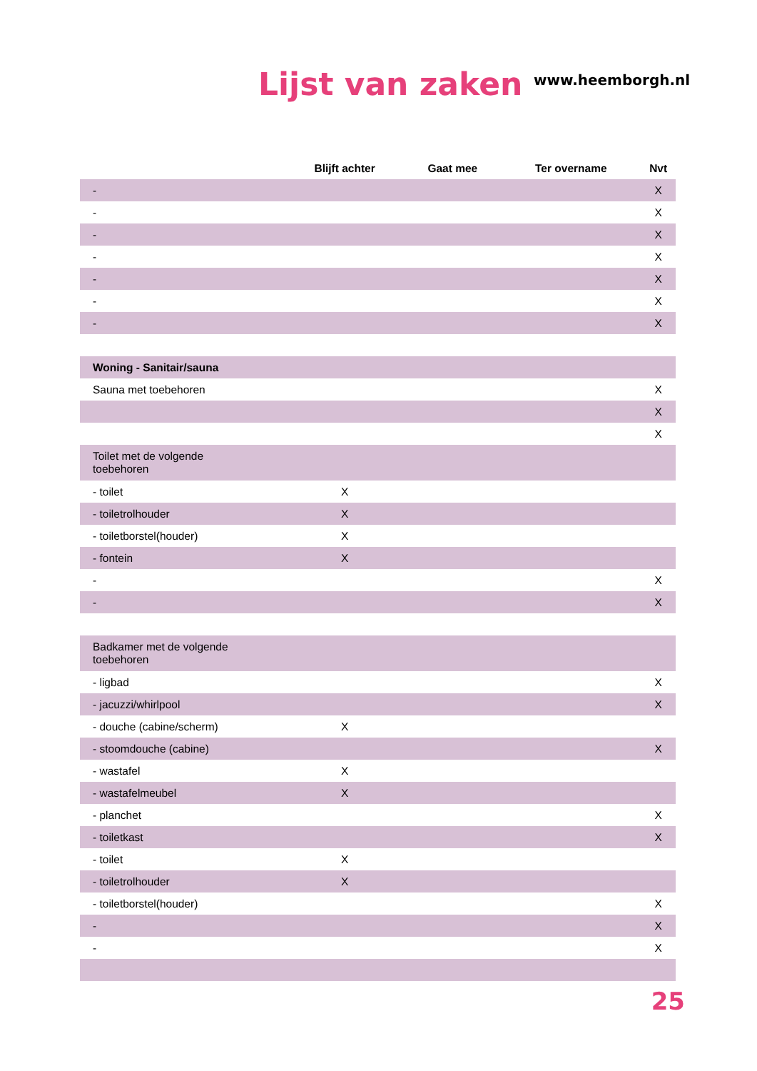Lijst van zaken www.heemborgh.nl
| | Blijft achter | Gaat mee | Ter overname | Nvt |
| --- | --- | --- | --- | --- |
| - | | | | X |
| - | | | | X |
| - | | | | X |
| - | | | | X |
| - | | | | X |
| - | | | | X |
| - | | | | X |
| Woning - Sanitair/sauna | | | | |
| Sauna met toebehoren | | | | X |
| | | | | X |
| | | | | X |
| Toilet met de volgende toebehoren | | | | |
| - toilet | X | | | |
| - toiletrolhouder | X | | | |
| - toiletborstel(houder) | X | | | |
| - fontein | X | | | |
| - | | | | X |
| - | | | | X |
| Badkamer met de volgende toebehoren | | | | |
| - ligbad | | | | X |
| - jacuzzi/whirlpool | | | | X |
| - douche (cabine/scherm) | X | | | |
| - stoomdouche (cabine) | | | | X |
| - wastafel | X | | | |
| - wastafelmeubel | X | | | |
| - planchet | | | | X |
| - toiletkast | | | | X |
| - toilet | X | | | |
| - toiletrolhouder | X | | | |
| - toiletborstel(houder) | | | | X |
| - | | | | X |
| - | | | | X |
25